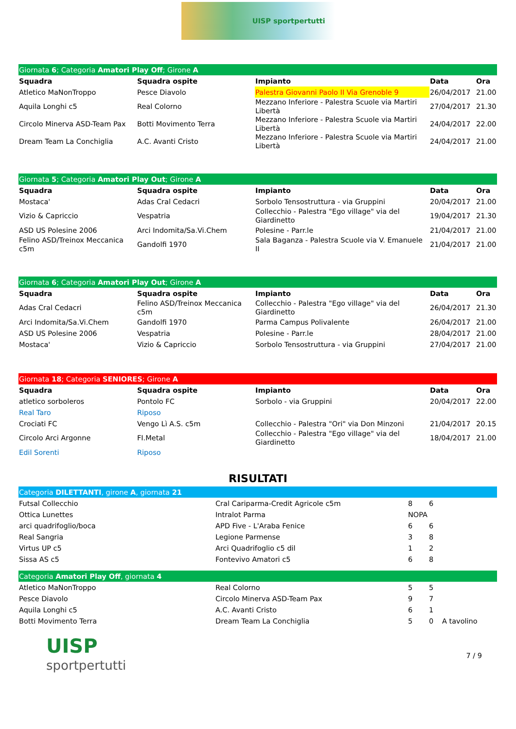UISP sportpertutti
| Giornata 6 ; Categoria Amatori Play Off ; Girone A | | | | |
| Squadra | Squadra ospite | Impianto | Data | Ora |
| Atletico MaNonTroppo | Pesce Diavolo | Palestra Giovanni Paolo II Via Grenoble 9 | 26/04/2017 | 21.00 |
| Aquila Longhi c5 | Real Colorno | Mezzano Inferiore - Palestra Scuole via Martiri Libertà | 27/04/2017 | 21.30 |
| Circolo Minerva ASD-Team Pax | Botti Movimento Terra | Mezzano Inferiore - Palestra Scuole via Martiri Libertà | 24/04/2017 | 22.00 |
| Dream Team La Conchiglia | A.C. Avanti Cristo | Mezzano Inferiore - Palestra Scuole via Martiri Libertà | 24/04/2017 | 21.00 |
| Giornata 5 ; Categoria Amatori Play Out ; Girone A | | | | |
| Squadra | Squadra ospite | Impianto | Data | Ora |
| Mostaca' | Adas Cral Cedacri | Sorbolo Tensostruttura - via Gruppini | 20/04/2017 | 21.00 |
| Vizio & Capriccio | Vespatria | Collecchio - Palestra "Ego village" via del Giardinetto | 19/04/2017 | 21.30 |
| ASD US Polesine 2006 | Arci Indomita/Sa.Vi.Chem | Polesine - Parr.le | 21/04/2017 | 21.00 |
| Felino ASD/Treinox Meccanica c5m | Gandolfi 1970 | Sala Baganza - Palestra Scuole via V. Emanuele II | 21/04/2017 | 21.00 |
| Giornata 6 ; Categoria Amatori Play Out ; Girone A | | | | |
| Squadra | Squadra ospite | Impianto | Data | Ora |
| Adas Cral Cedacri | Felino ASD/Treinox Meccanica c5m | Collecchio - Palestra "Ego village" via del Giardinetto | 26/04/2017 | 21.30 |
| Arci Indomita/Sa.Vi.Chem | Gandolfi 1970 | Parma Campus Polivalente | 26/04/2017 | 21.00 |
| ASD US Polesine 2006 | Vespatria | Polesine - Parr.le | 28/04/2017 | 21.00 |
| Mostaca' | Vizio & Capriccio | Sorbolo Tensostruttura - via Gruppini | 27/04/2017 | 21.00 |
| Giornata 18 ; Categoria SENIORES ; Girone A | | | | |
| Squadra | Squadra ospite | Impianto | Data | Ora |
| atletico sorboleros | Pontolo FC | Sorbolo - via Gruppini | 20/04/2017 | 22.00 |
| Real Taro | Riposo | | | |
| Crociati FC | Vengo Lì A.S. c5m | Collecchio - Palestra "Ori" via Don Minzoni | 21/04/2017 | 20.15 |
| Circolo Arci Argonne | FI.Metal | Collecchio - Palestra "Ego village" via del Giardinetto | 18/04/2017 | 21.00 |
| Edil Sorenti | Riposo | | | |
RISULTATI
| Categoria DILETTANTI , girone A , giornata 21 | | | | |
| Futsal Collecchio | Cral Cariparma-Credit Agricole c5m | 8 | 6 | |
| Ottica Lunettes | Intralot Parma | NOPA | | |
| arci quadrifoglio/boca | APD Five - L'Araba Fenice | 6 | 6 | |
| Real Sangria | Legione Parmense | 3 | 8 | |
| Virtus UP c5 | Arci Quadrifoglio c5 dil | 1 | 2 | |
| Sissa AS c5 | Fontevivo Amatori c5 | 6 | 8 | |
| Categoria Amatori Play Off , giornata 4 | | | | |
| Atletico MaNonTroppo | Real Colorno | 5 | 5 | |
| Pesce Diavolo | Circolo Minerva ASD-Team Pax | 9 | 7 | |
| Aquila Longhi c5 | A.C. Avanti Cristo | 6 | 1 | |
| Botti Movimento Terra | Dream Team La Conchiglia | 5 | 0 | A tavolino |
UISP
sportpertutti
7 / 9